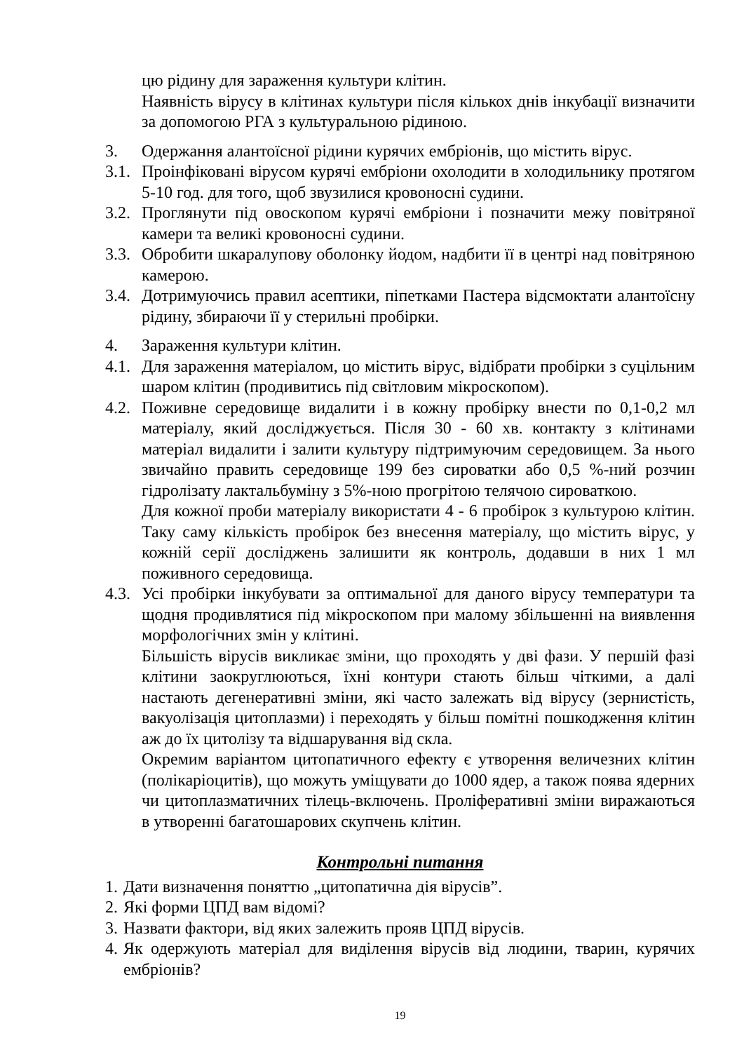цю рідину для зараження культури клітин.
Наявність вірусу в клітинах культури після кількох днів інкубації визначити за допомогою РГА з культуральною рідиною.
3. Одержання алантоїсної рідини курячих ембріонів, що містить вірус.
3.1. Проінфіковані вірусом курячі ембріони охолодити в холодильнику протягом 5-10 год. для того, щоб звузилися кровоносні судини.
3.2. Проглянути під овоскопом курячі ембріони і позначити межу повітряної камери та великі кровоносні судини.
3.3. Обробити шкаралупову оболонку йодом, надбити її в центрі над повітряною камерою.
3.4. Дотримуючись правил асептики, піпетками Пастера відсмоктати алантоїсну рідину, збираючи її у стерильні пробірки.
4. Зараження культури клітин.
4.1. Для зараження матеріалом, цо містить вірус, відібрати пробірки з суцільним шаром клітин (продивитись під світловим мікроскопом).
4.2. Поживне середовище видалити і в кожну пробірку внести по 0,1-0,2 мл матеріалу, який досліджується. Після 30 - 60 хв. контакту з клітинами матеріал видалити і залити культуру підтримуючим середовищем. За нього звичайно править середовище 199 без сироватки або 0,5 %-ний розчин гідролізату лактальбуміну з 5%-ною прогрітою телячою сироваткою.
Для кожної проби матеріалу використати 4 - 6 пробірок з культурою клітин. Таку саму кількість пробірок без внесення матеріалу, що містить вірус, у кожній серії досліджень залишити як контроль, додавши в них 1 мл поживного середовища.
4.3. Усі пробірки інкубувати за оптимальної для даного вірусу температури та щодня продивлятися під мікроскопом при малому збільшенні на виявлення морфологічних змін у клітині.
Більшість вірусів викликає зміни, що проходять у дві фази. У першій фазі клітини заокруглюються, їхні контури стають більш чіткими, а далі настають дегенеративні зміни, які часто залежать від вірусу (зернистість, вакуолізація цитоплазми) і переходять у більш помітні пошкодження клітин аж до їх цитолізу та відшарування від скла.
Окремим варіантом цитопатичного ефекту є утворення величезних клітин (полікаріоцитів), що можуть уміщувати до 1000 ядер, а також поява ядерних чи цитоплазматичних тілець-включень. Проліферативні зміни виражаються в утворенні багатошарових скупчень клітин.
Контрольні питання
1. Дати визначення поняттю „цитопатична дія вірусів”.
2. Які форми ЦПД вам відомі?
3. Назвати фактори, від яких залежить прояв ЦПД вірусів.
4. Як одержують матеріал для виділення вірусів від людини, тварин, курячих ембріонів?
19